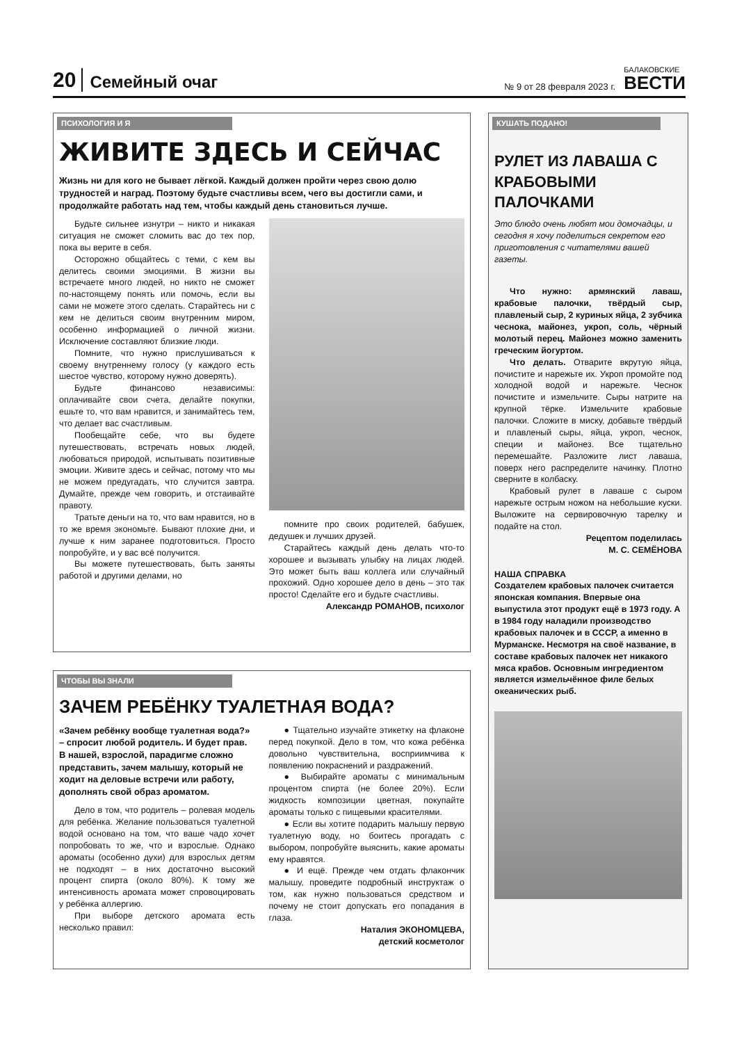20 Семейный очаг № 9 от 28 февраля 2023 г. БАЛАКОВСКИЕ
ВЕСТИ
ПСИХОЛОГИЯ И Я
ЖИВИТЕ ЗДЕСЬ И СЕЙЧАС
Жизнь ни для кого не бывает лёгкой. Каждый должен пройти через свою долю трудностей и наград. Поэтому будьте счастливы всем, чего вы достигли сами, и продолжайте работать над тем, чтобы каждый день становиться лучше.
Будьте сильнее изнутри – никто и никакая ситуация не сможет сломить вас до тех пор, пока вы верите в себя.
Осторожно общайтесь с теми, с кем вы делитесь своими эмоциями. В жизни вы встречаете много людей, но никто не сможет по-настоящему понять или помочь, если вы сами не можете этого сделать. Старайтесь ни с кем не делиться своим внутренним миром, особенно информацией о личной жизни. Исключение составляют близкие люди.
Помните, что нужно прислушиваться к своему внутреннему голосу (у каждого есть шестое чувство, которому нужно доверять).
Будьте финансово независимы: оплачивайте свои счета, делайте покупки, ешьте то, что вам нравится, и занимайтесь тем, что делает вас счастливым.
Пообещайте себе, что вы будете путешествовать, встречать новых людей, любоваться природой, испытывать позитивные эмоции. Живите здесь и сейчас, потому что мы не можем предугадать, что случится завтра. Думайте, прежде чем говорить, и отстаивайте правоту.
Тратьте деньги на то, что вам нравится, но в то же время экономьте. Бывают плохие дни, и лучше к ним заранее подготовиться. Просто попробуйте, и у вас всё получится.
Вы можете путешествовать, быть заняты работой и другими делами, но
помните про своих родителей, бабушек, дедушек и лучших друзей.
Старайтесь каждый день делать что-то хорошее и вызывать улыбку на лицах людей. Это может быть ваш коллега или случайный прохожий. Одно хорошее дело в день – это так просто! Сделайте его и будьте счастливы.
Александр РОМАНОВ, психолог
ЧТОБЫ ВЫ ЗНАЛИ
ЗАЧЕМ РЕБЁНКУ ТУАЛЕТНАЯ ВОДА?
«Зачем ребёнку вообще туалетная вода?» – спросит любой родитель. И будет прав. В нашей, взрослой, парадигме сложно представить, зачем малышу, который не ходит на деловые встречи или работу, дополнять свой образ ароматом.
Дело в том, что родитель – ролевая модель для ребёнка. Желание пользоваться туалетной водой основано на том, что ваше чадо хочет попробовать то же, что и взрослые. Однако ароматы (особенно духи) для взрослых детям не подходят – в них достаточно высокий процент спирта (около 80%). К тому же интенсивность аромата может спровоцировать у ребёнка аллергию.
При выборе детского аромата есть несколько правил:
● Тщательно изучайте этикетку на флаконе перед покупкой. Дело в том, что кожа ребёнка довольно чувствительна, восприимчива к появлению покраснений и раздражений.
● Выбирайте ароматы с минимальным процентом спирта (не более 20%). Если жидкость композиции цветная, покупайте ароматы только с пищевыми красителями.
● Если вы хотите подарить малышу первую туалетную воду, но боитесь прогадать с выбором, попробуйте выяснить, какие ароматы ему нравятся.
● И ещё. Прежде чем отдать флакончик малышу, проведите подробный инструктаж о том, как нужно пользоваться средством и почему не стоит допускать его попадания в глаза.
Наталия ЭКОНОМЦЕВА,
детский косметолог
КУШАТЬ ПОДАНО!
РУЛЕТ ИЗ ЛАВАША С КРАБОВЫМИ ПАЛОЧКАМИ
Это блюдо очень любят мои домочадцы, и сегодня я хочу поделиться секретом его приготовления с читателями вашей газеты.
Что нужно: армянский лаваш, крабовые палочки, твёрдый сыр, плавленый сыр, 2 куриных яйца, 2 зубчика чеснока, майонез, укроп, соль, чёрный молотый перец. Майонез можно заменить греческим йогуртом.
Что делать. Отварите вкрутую яйца, почистите и нарежьте их. Укроп промойте под холодной водой и нарежьте. Чеснок почистите и измельчите. Сыры натрите на крупной тёрке. Измельчите крабовые палочки. Сложите в миску, добавьте твёрдый и плавленый сыры, яйца, укроп, чеснок, специи и майонез. Все тщательно перемешайте. Разложите лист лаваша, поверх него распределите начинку. Плотно сверните в колбаску.
Крабовый рулет в лаваше с сыром нарежьте острым ножом на небольшие куски. Выложите на сервировочную тарелку и подайте на стол.
Рецептом поделилась
М. С. СЕМЁНОВА
НАША СПРАВКА
Создателем крабовых палочек считается японская компания. Впервые она выпустила этот продукт ещё в 1973 году. А в 1984 году наладили производство крабовых палочек и в СССР, а именно в Мурманске. Несмотря на своё название, в составе крабовых палочек нет никакого мяса крабов. Основным ингредиентом является измельчённое филе белых океанических рыб.